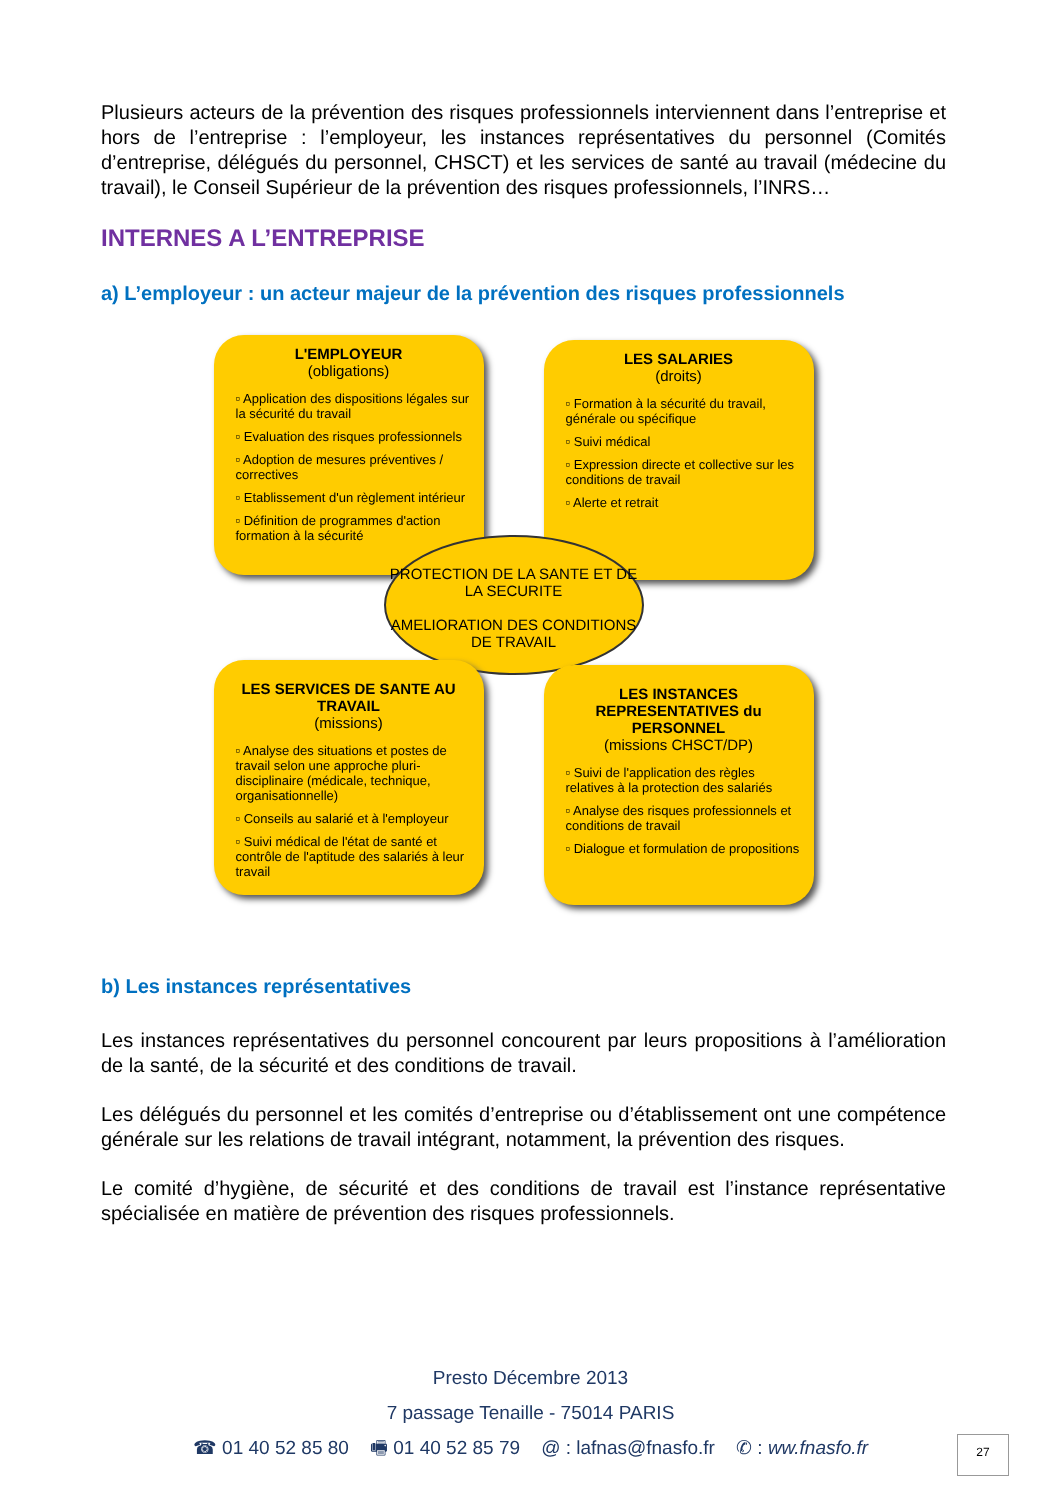Plusieurs acteurs de la prévention des risques professionnels interviennent dans l’entreprise et hors de l’entreprise : l’employeur, les instances représentatives du personnel (Comités d’entreprise, délégués du personnel, CHSCT) et les services de santé au travail (médecine du travail), le Conseil Supérieur de la prévention des risques professionnels, l’INRS…
INTERNES A L’ENTREPRISE
a) L’employeur : un acteur majeur de la prévention des risques professionnels
L'EMPLOYEUR
(obligations)
▫ Application des dispositions légales sur la sécurité du travail
▫ Evaluation des risques professionnels
▫ Adoption de mesures préventives / correctives
▫ Etablissement d'un règlement intérieur
▫ Définition de programmes d'action formation à la sécurité
LES SALARIES
(droits)
▫ Formation à la sécurité du travail, générale ou spécifique
▫ Suivi médical
▫ Expression directe et collective sur les conditions de travail
▫ Alerte et retrait
PROTECTION DE LA SANTE ET DE LA SECURITE
AMELIORATION DES CONDITIONS DE TRAVAIL
LES SERVICES DE SANTE AU TRAVAIL
(missions)
▫ Analyse des situations et postes de travail selon une approche pluri-disciplinaire (médicale, technique, organisationnelle)
▫ Conseils au salarié et à l'employeur
▫ Suivi médical de l'état de santé et contrôle de l'aptitude des salariés à leur travail
LES INSTANCES REPRESENTATIVES du PERSONNEL
(missions CHSCT/DP)
▫ Suivi de l'application des règles relatives à la protection des salariés
▫ Analyse des risques professionnels et conditions de travail
▫ Dialogue et formulation de propositions
b) Les instances représentatives
Les instances représentatives du personnel concourent par leurs propositions à l’amélioration de la santé, de la sécurité et des conditions de travail.
Les délégués du personnel et les comités d’entreprise ou d’établissement ont une compétence générale sur les relations de travail intégrant, notamment, la prévention des risques.
Le comité d’hygiène, de sécurité et des conditions de travail est l’instance représentative spécialisée en matière de prévention des risques professionnels.
Presto Décembre 2013
7 passage Tenaille - 75014 PARIS
☎ 01 40 52 85 80 🖷 01 40 52 85 79 @ : lafnas@fnasfo.fr ✆ : ww.fnasfo.fr
27